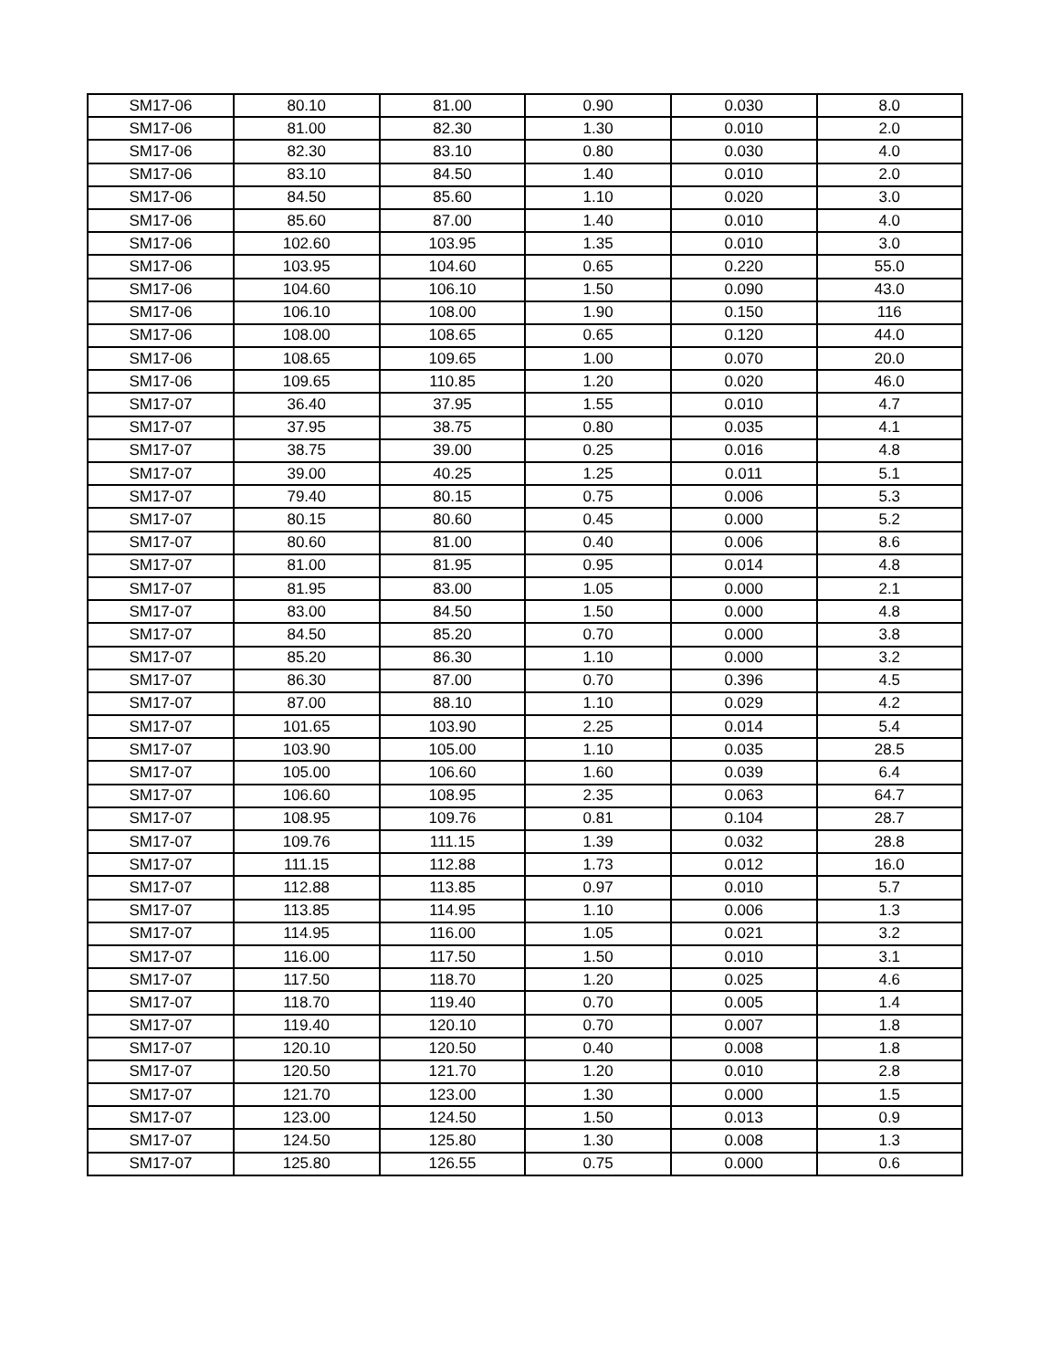| SM17-06 | 80.10 | 81.00 | 0.90 | 0.030 | 8.0 |
| SM17-06 | 81.00 | 82.30 | 1.30 | 0.010 | 2.0 |
| SM17-06 | 82.30 | 83.10 | 0.80 | 0.030 | 4.0 |
| SM17-06 | 83.10 | 84.50 | 1.40 | 0.010 | 2.0 |
| SM17-06 | 84.50 | 85.60 | 1.10 | 0.020 | 3.0 |
| SM17-06 | 85.60 | 87.00 | 1.40 | 0.010 | 4.0 |
| SM17-06 | 102.60 | 103.95 | 1.35 | 0.010 | 3.0 |
| SM17-06 | 103.95 | 104.60 | 0.65 | 0.220 | 55.0 |
| SM17-06 | 104.60 | 106.10 | 1.50 | 0.090 | 43.0 |
| SM17-06 | 106.10 | 108.00 | 1.90 | 0.150 | 116 |
| SM17-06 | 108.00 | 108.65 | 0.65 | 0.120 | 44.0 |
| SM17-06 | 108.65 | 109.65 | 1.00 | 0.070 | 20.0 |
| SM17-06 | 109.65 | 110.85 | 1.20 | 0.020 | 46.0 |
| SM17-07 | 36.40 | 37.95 | 1.55 | 0.010 | 4.7 |
| SM17-07 | 37.95 | 38.75 | 0.80 | 0.035 | 4.1 |
| SM17-07 | 38.75 | 39.00 | 0.25 | 0.016 | 4.8 |
| SM17-07 | 39.00 | 40.25 | 1.25 | 0.011 | 5.1 |
| SM17-07 | 79.40 | 80.15 | 0.75 | 0.006 | 5.3 |
| SM17-07 | 80.15 | 80.60 | 0.45 | 0.000 | 5.2 |
| SM17-07 | 80.60 | 81.00 | 0.40 | 0.006 | 8.6 |
| SM17-07 | 81.00 | 81.95 | 0.95 | 0.014 | 4.8 |
| SM17-07 | 81.95 | 83.00 | 1.05 | 0.000 | 2.1 |
| SM17-07 | 83.00 | 84.50 | 1.50 | 0.000 | 4.8 |
| SM17-07 | 84.50 | 85.20 | 0.70 | 0.000 | 3.8 |
| SM17-07 | 85.20 | 86.30 | 1.10 | 0.000 | 3.2 |
| SM17-07 | 86.30 | 87.00 | 0.70 | 0.396 | 4.5 |
| SM17-07 | 87.00 | 88.10 | 1.10 | 0.029 | 4.2 |
| SM17-07 | 101.65 | 103.90 | 2.25 | 0.014 | 5.4 |
| SM17-07 | 103.90 | 105.00 | 1.10 | 0.035 | 28.5 |
| SM17-07 | 105.00 | 106.60 | 1.60 | 0.039 | 6.4 |
| SM17-07 | 106.60 | 108.95 | 2.35 | 0.063 | 64.7 |
| SM17-07 | 108.95 | 109.76 | 0.81 | 0.104 | 28.7 |
| SM17-07 | 109.76 | 111.15 | 1.39 | 0.032 | 28.8 |
| SM17-07 | 111.15 | 112.88 | 1.73 | 0.012 | 16.0 |
| SM17-07 | 112.88 | 113.85 | 0.97 | 0.010 | 5.7 |
| SM17-07 | 113.85 | 114.95 | 1.10 | 0.006 | 1.3 |
| SM17-07 | 114.95 | 116.00 | 1.05 | 0.021 | 3.2 |
| SM17-07 | 116.00 | 117.50 | 1.50 | 0.010 | 3.1 |
| SM17-07 | 117.50 | 118.70 | 1.20 | 0.025 | 4.6 |
| SM17-07 | 118.70 | 119.40 | 0.70 | 0.005 | 1.4 |
| SM17-07 | 119.40 | 120.10 | 0.70 | 0.007 | 1.8 |
| SM17-07 | 120.10 | 120.50 | 0.40 | 0.008 | 1.8 |
| SM17-07 | 120.50 | 121.70 | 1.20 | 0.010 | 2.8 |
| SM17-07 | 121.70 | 123.00 | 1.30 | 0.000 | 1.5 |
| SM17-07 | 123.00 | 124.50 | 1.50 | 0.013 | 0.9 |
| SM17-07 | 124.50 | 125.80 | 1.30 | 0.008 | 1.3 |
| SM17-07 | 125.80 | 126.55 | 0.75 | 0.000 | 0.6 |